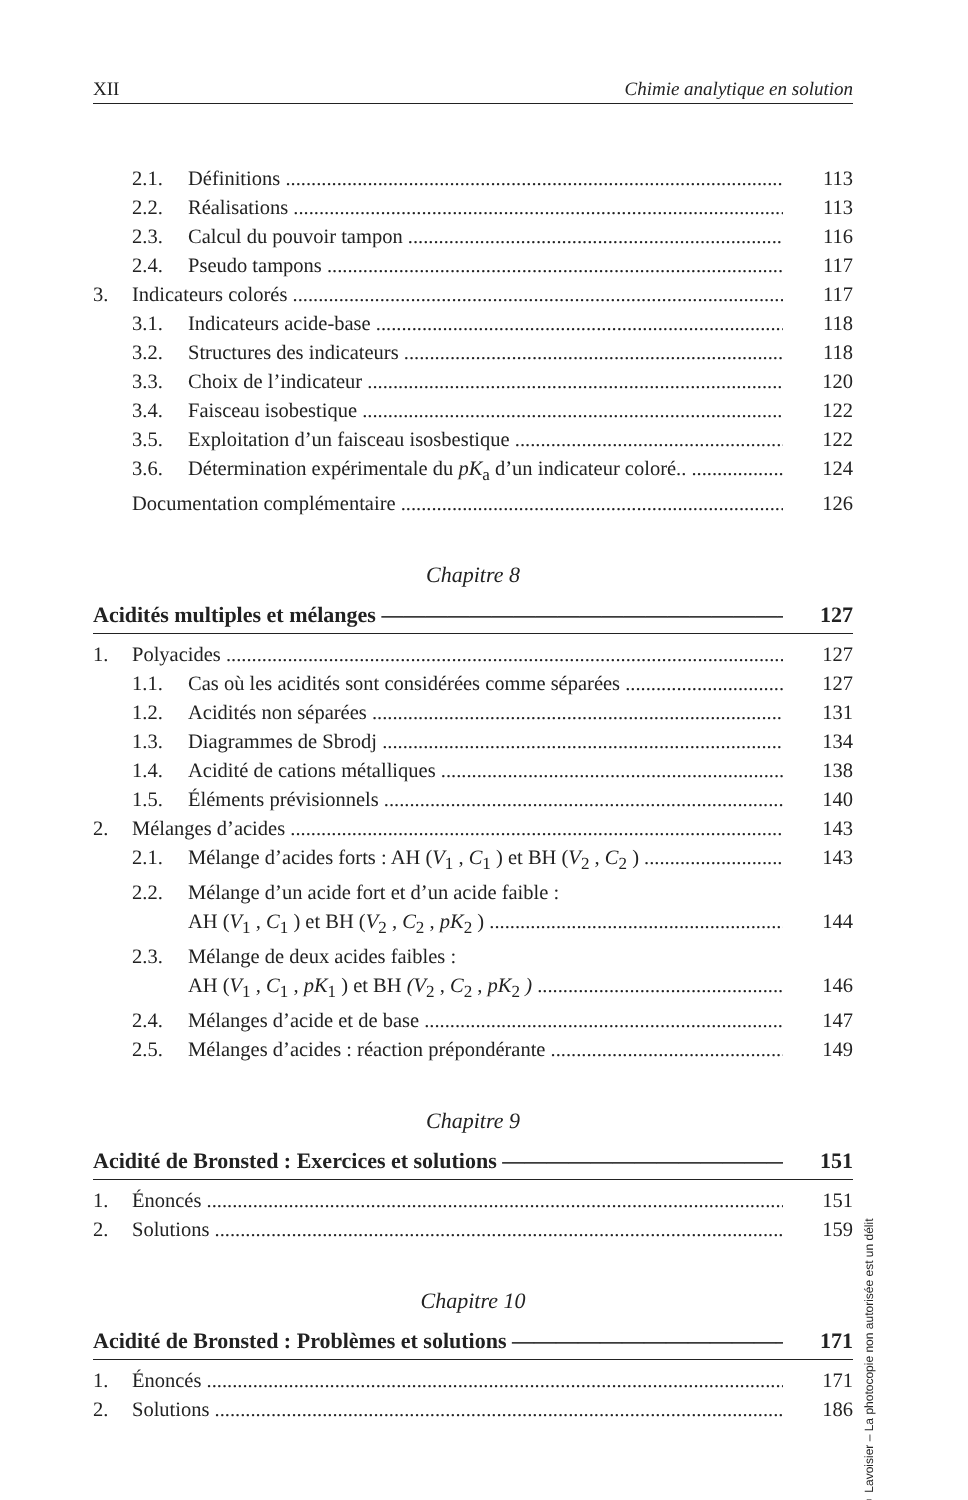XII Chimie analytique en solution
2.1. Définitions 113
2.2. Réalisations 113
2.3. Calcul du pouvoir tampon 116
2.4. Pseudo tampons 117
3. Indicateurs colorés 117
3.1. Indicateurs acide-base 118
3.2. Structures des indicateurs 118
3.3. Choix de l’indicateur 120
3.4. Faisceau isobestique 122
3.5. Exploitation d’un faisceau isosbestique 122
3.6. Détermination expérimentale du pK<sub>a</sub> d’un indicateur coloré.. 124
Documentation complémentaire 126
Chapitre 8
Acidités multiples et mélanges 127
1. Polyacides 127
1.1. Cas où les acidités sont considérées comme séparées 127
1.2. Acidités non séparées 131
1.3. Diagrammes de Sbrodj 134
1.4. Acidité de cations métalliques 138
1.5. Éléments prévisionnels 140
2. Mélanges d’acides 143
2.1. Mélange d’acides forts : AH (V<sub>1</sub> , C<sub>1</sub> ) et BH (V<sub>2</sub> , C<sub>2</sub> ) 143
2.2. Mélange d’un acide fort et d’un acide faible :
AH (V<sub>1</sub> , C<sub>1</sub> ) et BH (V<sub>2</sub> , C<sub>2</sub> , pK<sub>2</sub> ) 144
2.3. Mélange de deux acides faibles :
AH (V<sub>1</sub> , C<sub>1</sub> , pK<sub>1</sub> ) et BH (V<sub>2</sub> , C<sub>2</sub> , pK<sub>2</sub> ) 146
2.4. Mélanges d’acide et de base 147
2.5. Mélanges d’acides : réaction prépondérante 149
Chapitre 9
Acidité de Bronsted : Exercices et solutions 151
1. Énoncés 151
2. Solutions 159
Chapitre 10
Acidité de Bronsted : Problèmes et solutions 171
1. Énoncés 171
2. Solutions 186
© Lavoisier – La photocopie non autorisée est un délit